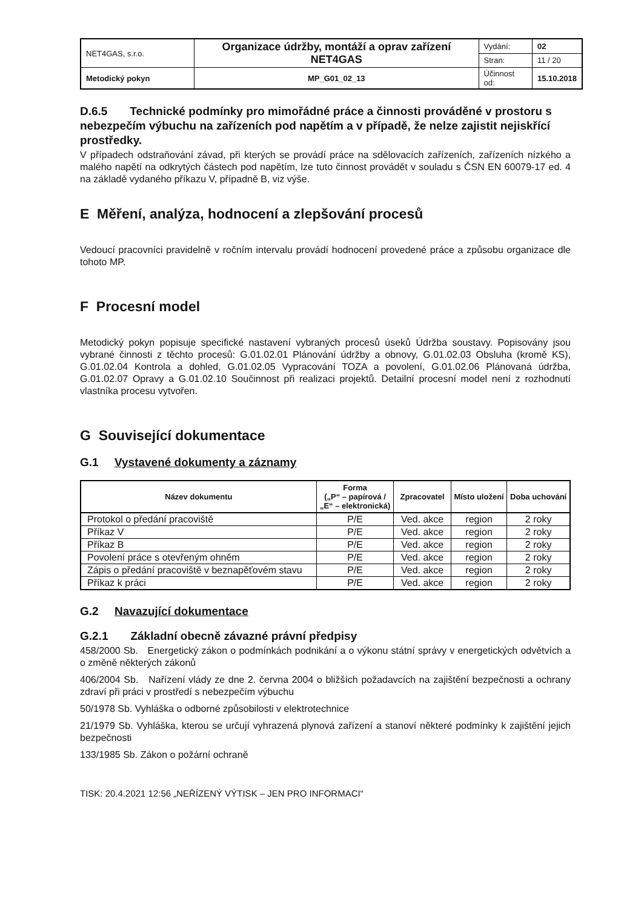| NET4GAS, s.r.o. | Organizace údržby, montáží a oprav zařízení NET4GAS | Vydání: | 02 |
| | | Stran: | 11 / 20 |
| Metodický pokyn | MP_G01_02_13 | Účinnost od: | 15.10.2018 |
D.6.5 Technické podmínky pro mimořádné práce a činnosti prováděné v prostoru s nebezpečím výbuchu na zařízeních pod napětím a v případě, že nelze zajistit nejiskřící prostředky.
V případech odstraňování závad, při kterých se provádí práce na sdělovacích zařízeních, zařízeních nízkého a malého napětí na odkrytých částech pod napětím, lze tuto činnost provádět v souladu s ČSN EN 60079-17 ed. 4 na základě vydaného příkazu V, případně B, viz výše.
E Měření, analýza, hodnocení a zlepšování procesů
Vedoucí pracovníci pravidelně v ročním intervalu provádí hodnocení provedené práce a způsobu organizace dle tohoto MP.
F Procesní model
Metodický pokyn popisuje specifické nastavení vybraných procesů úseků Údržba soustavy. Popisovány jsou vybrané činnosti z těchto procesů: G.01.02.01 Plánování údržby a obnovy, G.01.02.03 Obsluha (kromě KS), G.01.02.04 Kontrola a dohled, G.01.02.05 Vypracování TOZA a povolení, G.01.02.06 Plánovaná údržba, G.01.02.07 Opravy a G.01.02.10 Součinnost při realizaci projektů. Detailní procesní model není z rozhodnutí vlastníka procesu vytvořen.
G Související dokumentace
G.1 Vystavené dokumenty a záznamy
| Název dokumentu | Forma („P“ – papírová / „E“ – elektronická) | Zpracovatel | Místo uložení | Doba uchování |
| --- | --- | --- | --- | --- |
| Protokol o předání pracoviště | P/E | Ved. akce | region | 2 roky |
| Příkaz V | P/E | Ved. akce | region | 2 roky |
| Příkaz B | P/E | Ved. akce | region | 2 roky |
| Povolení práce s otevřeným ohněm | P/E | Ved. akce | region | 2 roky |
| Zápis o předání pracoviště v beznapěťovém stavu | P/E | Ved. akce | region | 2 roky |
| Příkaz k práci | P/E | Ved. akce | region | 2 roky |
G.2 Navazující dokumentace
G.2.1 Základní obecně závazné právní předpisy
458/2000 Sb. Energetický zákon o podmínkách podnikání a o výkonu státní správy v energetických odvětvích a o změně některých zákonů
406/2004 Sb. Nařízení vlády ze dne 2. června 2004 o bližších požadavcích na zajištění bezpečnosti a ochrany zdraví při práci v prostředí s nebezpečím výbuchu
50/1978 Sb. Vyhláška o odborné způsobilosti v elektrotechnice
21/1979 Sb. Vyhláška, kterou se určují vyhrazená plynová zařízení a stanoví některé podmínky k zajištění jejich bezpečnosti
133/1985 Sb. Zákon o požární ochraně
TISK: 20.4.2021 12:56 „NEŘÍZENÝ VÝTISK – JEN PRO INFORMACI“